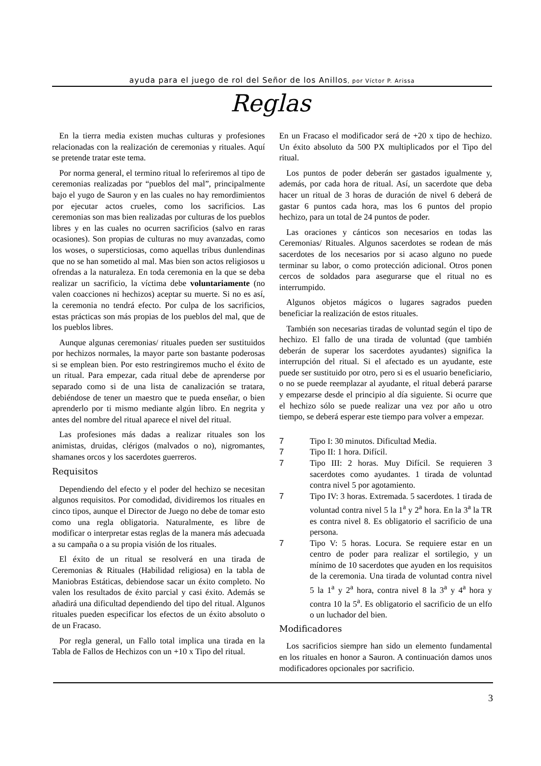ayuda para el juego de rol del Señor de los Anillos, por Víctor P. Arissa
Reglas
En la tierra media existen muchas culturas y profesiones relacionadas con la realización de ceremonias y rituales. Aquí se pretende tratar este tema.
Por norma general, el termino ritual lo referiremos al tipo de ceremonias realizadas por “pueblos del mal”, principalmente bajo el yugo de Sauron y en las cuales no hay remordimientos por ejecutar actos crueles, como los sacrificios. Las ceremonias son mas bien realizadas por culturas de los pueblos libres y en las cuales no ocurren sacrificios (salvo en raras ocasiones). Son propias de culturas no muy avanzadas, como los woses, o supersticiosas, como aquellas tribus dunlendinas que no se han sometido al mal. Mas bien son actos religiosos u ofrendas a la naturaleza. En toda ceremonia en la que se deba realizar un sacrificio, la víctima debe voluntariamente (no valen coacciones ni hechizos) aceptar su muerte. Si no es así, la ceremonia no tendrá efecto. Por culpa de los sacrificios, estas prácticas son más propias de los pueblos del mal, que de los pueblos libres.
Aunque algunas ceremonias/ rituales pueden ser sustituidos por hechizos normales, la mayor parte son bastante poderosas si se emplean bien. Por esto restringiremos mucho el éxito de un ritual. Para empezar, cada ritual debe de aprenderse por separado como si de una lista de canalización se tratara, debiéndose de tener un maestro que te pueda enseñar, o bien aprenderlo por ti mismo mediante algún libro. En negrita y antes del nombre del ritual aparece el nivel del ritual.
Las profesiones más dadas a realizar rituales son los animistas, druidas, clérigos (malvados o no), nigromantes, shamanes orcos y los sacerdotes guerreros.
Requisitos
Dependiendo del efecto y el poder del hechizo se necesitan algunos requisitos. Por comodidad, dividiremos los rituales en cinco tipos, aunque el Director de Juego no debe de tomar esto como una regla obligatoria. Naturalmente, es libre de modificar o interpretar estas reglas de la manera más adecuada a su campaña o a su propia visión de los rituales.
El éxito de un ritual se resolverá en una tirada de Ceremonias & Rituales (Habilidad religiosa) en la tabla de Maniobras Estáticas, debiendose sacar un éxito completo. No valen los resultados de éxito parcial y casi éxito. Además se añadirá una dificultad dependiendo del tipo del ritual. Algunos rituales pueden especificar los efectos de un éxito absoluto o de un Fracaso.
Por regla general, un Fallo total implica una tirada en la Tabla de Fallos de Hechizos con un +10 x Tipo del ritual.
En un Fracaso el modificador será de +20 x tipo de hechizo. Un éxito absoluto da 500 PX multiplicados por el Tipo del ritual.
Los puntos de poder deberán ser gastados igualmente y, además, por cada hora de ritual. Así, un sacerdote que deba hacer un ritual de 3 horas de duración de nivel 6 deberá de gastar 6 puntos cada hora, mas los 6 puntos del propio hechizo, para un total de 24 puntos de poder.
Las oraciones y cánticos son necesarios en todas las Ceremonias/ Rituales. Algunos sacerdotes se rodean de más sacerdotes de los necesarios por si acaso alguno no puede terminar su labor, o como protección adicional. Otros ponen cercos de soldados para asegurarse que el ritual no es interrumpido.
Algunos objetos mágicos o lugares sagrados pueden beneficiar la realización de estos rituales.
También son necesarias tiradas de voluntad según el tipo de hechizo. El fallo de una tirada de voluntad (que también deberán de superar los sacerdotes ayudantes) significa la interrupción del ritual. Si el afectado es un ayudante, este puede ser sustituido por otro, pero si es el usuario beneficiario, o no se puede reemplazar al ayudante, el ritual deberá pararse y empezarse desde el principio al día siguiente. Si ocurre que el hechizo sólo se puede realizar una vez por año u otro tiempo, se deberá esperar este tiempo para volver a empezar.
7 Tipo I: 30 minutos. Dificultad Media.
7 Tipo II: 1 hora. Difícil.
7 Tipo III: 2 horas. Muy Difícil. Se requieren 3 sacerdotes como ayudantes. 1 tirada de voluntad contra nivel 5 por agotamiento.
7 Tipo IV: 3 horas. Extremada. 5 sacerdotes. 1 tirada de voluntad contra nivel 5 la 1<sup>a</sup> y 2<sup>a</sup> hora. En la 3<sup>a</sup> la TR es contra nivel 8. Es obligatorio el sacrificio de una persona.
7 Tipo V: 5 horas. Locura. Se requiere estar en un centro de poder para realizar el sortilegio, y un mínimo de 10 sacerdotes que ayuden en los requisitos de la ceremonia. Una tirada de voluntad contra nivel 5 la 1<sup>a</sup> y 2<sup>a</sup> hora, contra nivel 8 la 3<sup>a</sup> y 4<sup>a</sup> hora y contra 10 la 5<sup>a</sup>. Es obligatorio el sacrificio de un elfo o un luchador del bien.
Modificadores
Los sacrificios siempre han sido un elemento fundamental en los rituales en honor a Sauron. A continuación damos unos modificadores opcionales por sacrificio.
3